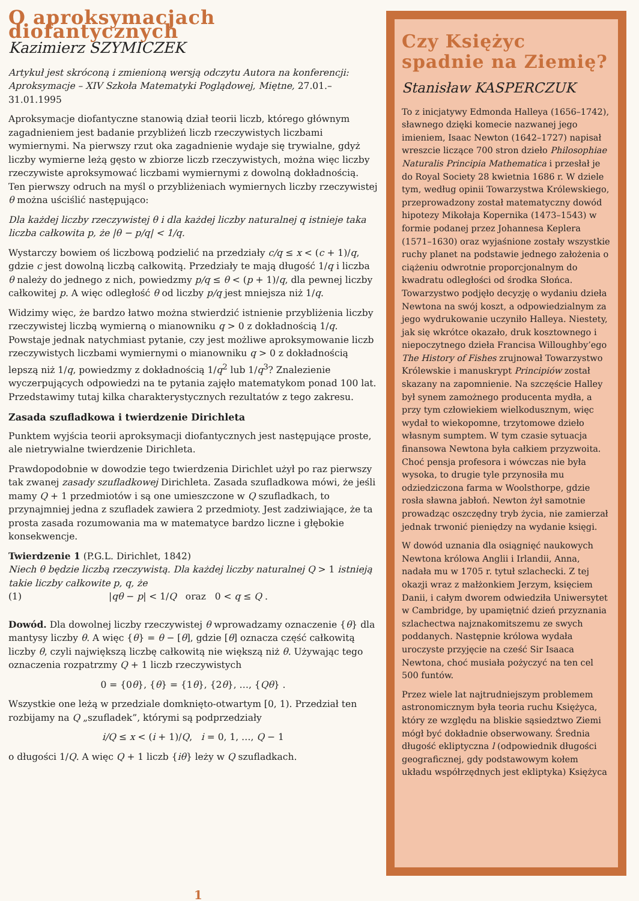O aproksymacjach diofantycznych
Kazimierz SZYMICZEK
Artykuł jest skróconą i zmienioną wersją odczytu Autora na konferencji: Aproksymacje – XIV Szkoła Matematyki Poglądowej, Miętne, 27.01.–31.01.1995
Aproksymacje diofantyczne stanowią dział teorii liczb, którego głównym zagadnieniem jest badanie przybliżeń liczb rzeczywistych liczbami wymiernymi. Na pierwszy rzut oka zagadnienie wydaje się trywialne, gdyż liczby wymierne leżą gęsto w zbiorze liczb rzeczywistych, można więc liczby rzeczywiste aproksymować liczbami wymiernymi z dowolną dokładnością. Ten pierwszy odruch na myśl o przybliżeniach wymiernych liczby rzeczywistej θ można uściślić następująco:
Dla każdej liczby rzeczywistej θ i dla każdej liczby naturalnej q istnieje taka liczba całkowita p, że |θ − p/q| < 1/q.
Wystarczy bowiem oś liczbową podzielić na przedziały c/q ≤ x < (c + 1)/q, gdzie c jest dowolną liczbą całkowitą. Przedziały te mają długość 1/q i liczba θ należy do jednego z nich, powiedzmy p/q ≤ θ < (p + 1)/q, dla pewnej liczby całkowitej p. A więc odległość θ od liczby p/q jest mniejsza niż 1/q.
Widzimy więc, że bardzo łatwo można stwierdzić istnienie przybliżenia liczby rzeczywistej liczbą wymierną o mianowniku q > 0 z dokładnością 1/q. Powstaje jednak natychmiast pytanie, czy jest możliwe aproksymowanie liczb rzeczywistych liczbami wymiernymi o mianowniku q > 0 z dokładnością lepszą niż 1/q, powiedzmy z dokładnością 1/q<sup>2</sup> lub 1/q<sup>3</sup>? Znalezienie wyczerpujących odpowiedzi na te pytania zajęło matematykom ponad 100 lat. Przedstawimy tutaj kilka charakterystycznych rezultatów z tego zakresu.
Zasada szufladkowa i twierdzenie Dirichleta
Punktem wyjścia teorii aproksymacji diofantycznych jest następujące proste, ale nietrywialne twierdzenie Dirichleta.
Prawdopodobnie w dowodzie tego twierdzenia Dirichlet użył po raz pierwszy tak zwanej zasady szufladkowej Dirichleta. Zasada szufladkowa mówi, że jeśli mamy Q + 1 przedmiotów i są one umieszczone w Q szufladkach, to przynajmniej jedna z szufladek zawiera 2 przedmioty. Jest zadziwiające, że ta prosta zasada rozumowania ma w matematyce bardzo liczne i głębokie konsekwencje.
Twierdzenie 1 (P.G.L. Dirichlet, 1842)
Niech θ będzie liczbą rzeczywistą. Dla każdej liczby naturalnej Q > 1 istnieją takie liczby całkowite p, q, że
(1) |qθ − p| < 1/Q oraz 0 < q ≤ Q .
Dowód. Dla dowolnej liczby rzeczywistej θ wprowadzamy oznaczenie {θ} dla mantysy liczby θ. A więc {θ} = θ − [θ], gdzie [θ] oznacza część całkowitą liczby θ, czyli największą liczbę całkowitą nie większą niż θ. Używając tego oznaczenia rozpatrzmy Q + 1 liczb rzeczywistych
0 = {0θ}, {θ} = {1θ}, {2θ}, …, {Qθ} .
Wszystkie one leżą w przedziale domknięto-otwartym [0, 1). Przedział ten rozbijamy na Q „szufladek”, którymi są podprzedziały
i/Q ≤ x < (i + 1)/Q, i = 0, 1, …, Q − 1
o długości 1/Q. A więc Q + 1 liczb {iθ} leży w Q szufladkach.
Czy Księżyc spadnie na Ziemię?
Stanisław KASPERCZUK
To z inicjatywy Edmonda Halleya (1656–1742), sławnego dzięki komecie nazwanej jego imieniem, Isaac Newton (1642–1727) napisał wreszcie liczące 700 stron dzieło Philosophiae Naturalis Principia Mathematica i przesłał je do Royal Society 28 kwietnia 1686 r. W dziele tym, według opinii Towarzystwa Królewskiego, przeprowadzony został matematyczny dowód hipotezy Mikołaja Kopernika (1473–1543) w formie podanej przez Johannesa Keplera (1571–1630) oraz wyjaśnione zostały wszystkie ruchy planet na podstawie jednego założenia o ciążeniu odwrotnie proporcjonalnym do kwadratu odległości od środka Słońca. Towarzystwo podjęło decyzję o wydaniu dzieła Newtona na swój koszt, a odpowiedzialnym za jego wydrukowanie uczyniło Halleya. Niestety, jak się wkrótce okazało, druk kosztownego i niepoczytnego dzieła Francisa Willoughby’ego The History of Fishes zrujnował Towarzystwo Królewskie i manuskrypt Principiów został skazany na zapomnienie. Na szczęście Halley był synem zamożnego producenta mydła, a przy tym człowiekiem wielkodusznym, więc wydał to wiekopomne, trzytomowe dzieło własnym sumptem. W tym czasie sytuacja finansowa Newtona była całkiem przyzwoita. Choć pensja profesora i wówczas nie była wysoka, to drugie tyle przynosiła mu odziedziczona farma w Woolsthorpe, gdzie rosła sławna jabłoń. Newton żył samotnie prowadząc oszczędny tryb życia, nie zamierzał jednak trwonić pieniędzy na wydanie księgi.
W dowód uznania dla osiągnięć naukowych Newtona królowa Anglii i Irlandii, Anna, nadała mu w 1705 r. tytuł szlachecki. Z tej okazji wraz z małżonkiem Jerzym, księciem Danii, i całym dworem odwiedziła Uniwersytet w Cambridge, by upamiętnić dzień przyznania szlachectwa najznakomitszemu ze swych poddanych. Następnie królowa wydała uroczyste przyjęcie na cześć Sir Isaaca Newtona, choć musiała pożyczyć na ten cel 500 funtów.
Przez wiele lat najtrudniejszym problemem astronomicznym była teoria ruchu Księżyca, który ze względu na bliskie sąsiedztwo Ziemi mógł być dokładnie obserwowany. Średnia długość ekliptyczna l (odpowiednik długości geograficznej, gdy podstawowym kołem układu współrzędnych jest ekliptyka) Księżyca
1